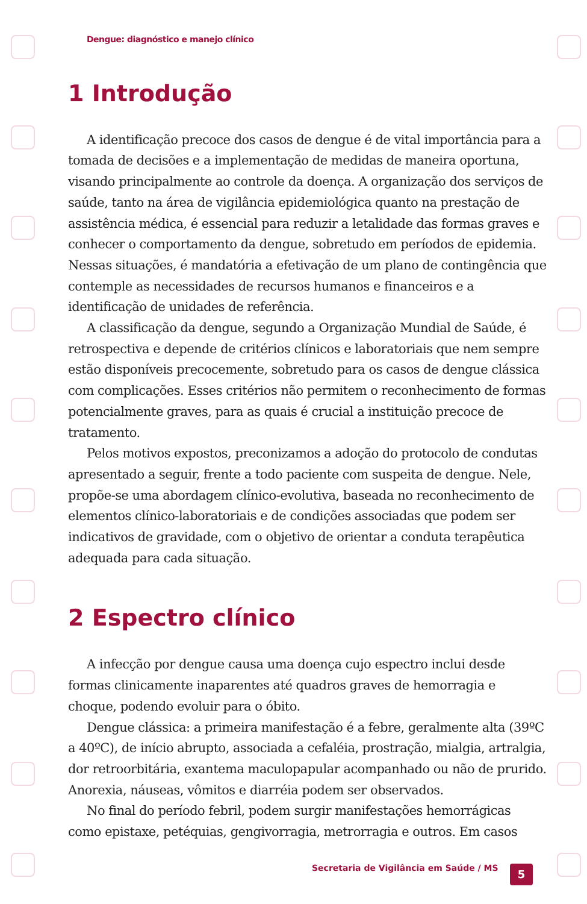Dengue: diagnóstico e manejo clínico
1 Introdução
A identificação precoce dos casos de dengue é de vital importância para a tomada de decisões e a implementação de medidas de maneira oportuna, visando principalmente ao controle da doença. A organização dos serviços de saúde, tanto na área de vigilância epidemiológica quanto na prestação de assistência médica, é essencial para reduzir a letalidade das formas graves e conhecer o comportamento da dengue, sobretudo em períodos de epidemia. Nessas situações, é mandatória a efetivação de um plano de contingência que contemple as necessidades de recursos humanos e financeiros e a identificação de unidades de referência.
A classificação da dengue, segundo a Organização Mundial de Saúde, é retrospectiva e depende de critérios clínicos e laboratoriais que nem sempre estão disponíveis precocemente, sobretudo para os casos de dengue clássica com complicações. Esses critérios não permitem o reconhecimento de formas potencialmente graves, para as quais é crucial a instituição precoce de tratamento.
Pelos motivos expostos, preconizamos a adoção do protocolo de condutas apresentado a seguir, frente a todo paciente com suspeita de dengue. Nele, propõe-se uma abordagem clínico-evolutiva, baseada no reconhecimento de elementos clínico-laboratoriais e de condições associadas que podem ser indicativos de gravidade, com o objetivo de orientar a conduta terapêutica adequada para cada situação.
2 Espectro clínico
A infecção por dengue causa uma doença cujo espectro inclui desde formas clinicamente inaparentes até quadros graves de hemorragia e choque, podendo evoluir para o óbito.
Dengue clássica: a primeira manifestação é a febre, geralmente alta (39ºC a 40ºC), de início abrupto, associada a cefaléia, prostração, mialgia, artralgia, dor retroorbitária, exantema maculopapular acompanhado ou não de prurido. Anorexia, náuseas, vômitos e diarréia podem ser observados.
No final do período febril, podem surgir manifestações hemorrágicas como epistaxe, petéquias, gengivorragia, metrorragia e outros. Em casos
Secretaria de Vigilância em Saúde / MS
5